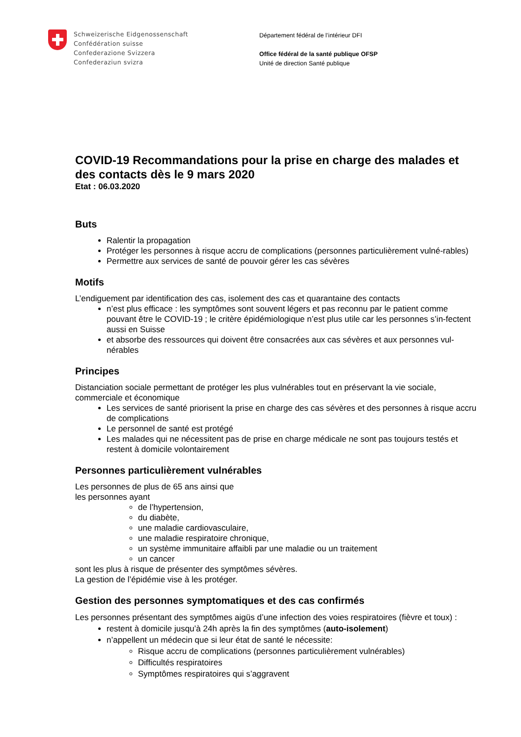Schweizerische Eidgenossenschaft
Confédération suisse
Confederazione Svizzera
Confederaziun svizra
Département fédéral de l’intérieur DFI
Office fédéral de la santé publique OFSP
Unité de direction Santé publique
COVID-19 Recommandations pour la prise en charge des malades et des contacts dès le 9 mars 2020
Etat : 06.03.2020
Buts
Ralentir la propagation
Protéger les personnes à risque accru de complications (personnes particulièrement vulné-rables)
Permettre aux services de santé de pouvoir gérer les cas sévères
Motifs
L’endiguement par identification des cas, isolement des cas et quarantaine des contacts
n’est plus efficace : les symptômes sont souvent légers et pas reconnu par le patient comme pouvant être le COVID-19 ; le critère épidémiologique n’est plus utile car les personnes s’in-fectent aussi en Suisse
et absorbe des ressources qui doivent être consacrées aux cas sévères et aux personnes vul-nérables
Principes
Distanciation sociale permettant de protéger les plus vulnérables tout en préservant la vie sociale, commerciale et économique
Les services de santé priorisent la prise en charge des cas sévères et des personnes à risque accru de complications
Le personnel de santé est protégé
Les malades qui ne nécessitent pas de prise en charge médicale ne sont pas toujours testés et restent à domicile volontairement
Personnes particulièrement vulnérables
Les personnes de plus de 65 ans ainsi que
les personnes ayant
de l’hypertension,
du diabète,
une maladie cardiovasculaire,
une maladie respiratoire chronique,
un système immunitaire affaibli par une maladie ou un traitement
un cancer
sont les plus à risque de présenter des symptômes sévères.
La gestion de l’épidémie vise à les protéger.
Gestion des personnes symptomatiques et des cas confirmés
Les personnes présentant des symptômes aigüs d’une infection des voies respiratoires (fièvre et toux) :
restent à domicile jusqu’à 24h après la fin des symptômes (auto-isolement)
n’appellent un médecin que si leur état de santé le nécessite:
Risque accru de complications (personnes particulièrement vulnérables)
Difficultés respiratoires
Symptômes respiratoires qui s’aggravent